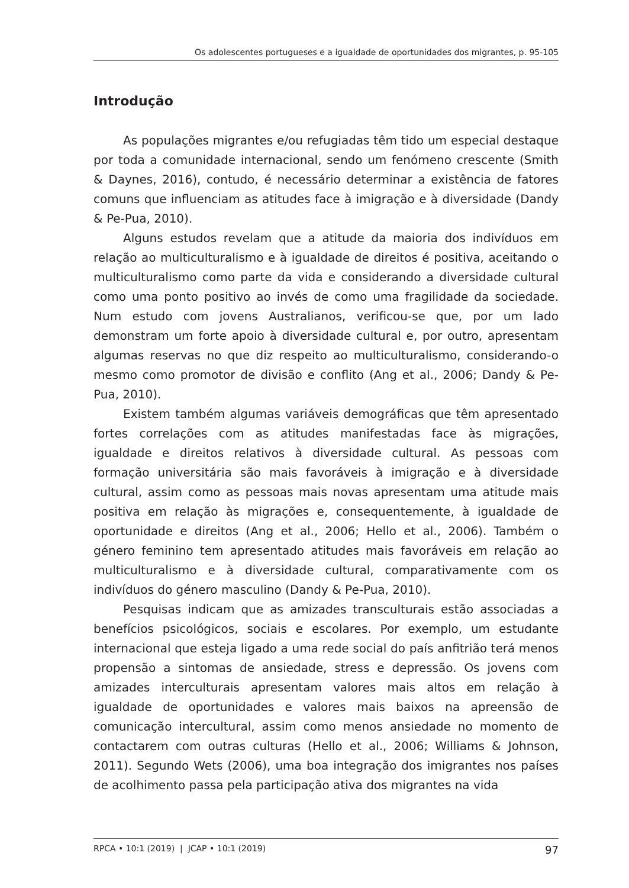Os adolescentes portugueses e a igualdade de oportunidades dos migrantes, p. 95-105
Introdução
As populações migrantes e/ou refugiadas têm tido um especial destaque por toda a comunidade internacional, sendo um fenómeno crescente (Smith & Daynes, 2016), contudo, é necessário determinar a existência de fatores comuns que influenciam as atitudes face à imigração e à diversidade (Dandy & Pe-Pua, 2010).
Alguns estudos revelam que a atitude da maioria dos indivíduos em relação ao multiculturalismo e à igualdade de direitos é positiva, aceitando o multiculturalismo como parte da vida e considerando a diversidade cultural como uma ponto positivo ao invés de como uma fragilidade da sociedade. Num estudo com jovens Australianos, verificou-se que, por um lado demonstram um forte apoio à diversidade cultural e, por outro, apresentam algumas reservas no que diz respeito ao multiculturalismo, considerando-o mesmo como promotor de divisão e conflito (Ang et al., 2006; Dandy & Pe-Pua, 2010).
Existem também algumas variáveis demográficas que têm apresentado fortes correlações com as atitudes manifestadas face às migrações, igualdade e direitos relativos à diversidade cultural. As pessoas com formação universitária são mais favoráveis à imigração e à diversidade cultural, assim como as pessoas mais novas apresentam uma atitude mais positiva em relação às migrações e, consequentemente, à igualdade de oportunidade e direitos (Ang et al., 2006; Hello et al., 2006). Também o género feminino tem apresentado atitudes mais favoráveis em relação ao multiculturalismo e à diversidade cultural, comparativamente com os indivíduos do género masculino (Dandy & Pe-Pua, 2010).
Pesquisas indicam que as amizades transculturais estão associadas a benefícios psicológicos, sociais e escolares. Por exemplo, um estudante internacional que esteja ligado a uma rede social do país anfitrião terá menos propensão a sintomas de ansiedade, stress e depressão. Os jovens com amizades interculturais apresentam valores mais altos em relação à igualdade de oportunidades e valores mais baixos na apreensão de comunicação intercultural, assim como menos ansiedade no momento de contactarem com outras culturas (Hello et al., 2006; Williams & Johnson, 2011). Segundo Wets (2006), uma boa integração dos imigrantes nos países de acolhimento passa pela participação ativa dos migrantes na vida
RPCA • 10:1 (2019) | JCAP • 10:1 (2019) 97